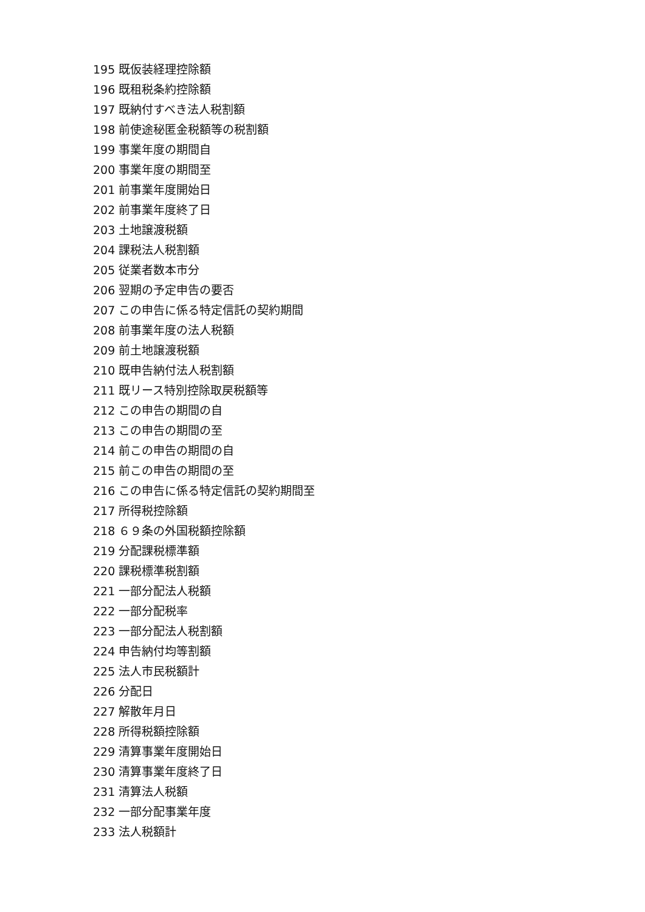195 既仮装経理控除額
196 既租税条約控除額
197 既納付すべき法人税割額
198 前使途秘匿金税額等の税割額
199 事業年度の期間自
200 事業年度の期間至
201 前事業年度開始日
202 前事業年度終了日
203 土地譲渡税額
204 課税法人税割額
205 従業者数本市分
206 翌期の予定申告の要否
207 この申告に係る特定信託の契約期間
208 前事業年度の法人税額
209 前土地譲渡税額
210 既申告納付法人税割額
211 既リース特別控除取戻税額等
212 この申告の期間の自
213 この申告の期間の至
214 前この申告の期間の自
215 前この申告の期間の至
216 この申告に係る特定信託の契約期間至
217 所得税控除額
218 ６９条の外国税額控除額
219 分配課税標準額
220 課税標準税割額
221 一部分配法人税額
222 一部分配税率
223 一部分配法人税割額
224 申告納付均等割額
225 法人市民税額計
226 分配日
227 解散年月日
228 所得税額控除額
229 清算事業年度開始日
230 清算事業年度終了日
231 清算法人税額
232 一部分配事業年度
233 法人税額計